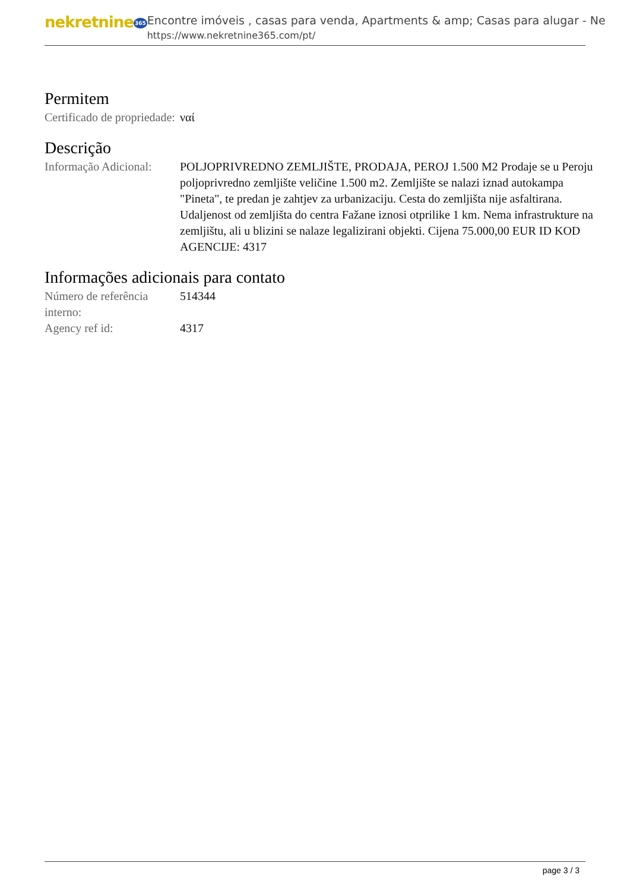nekretnine365
Encontre imóveis , casas para venda, Apartments & amp; Casas para alugar - Ne
https://www.nekretnine365.com/pt/
Permitem
Certificado de propriedade:
ναί
Descrição
Informação Adicional:
POLJOPRIVREDNO ZEMLJIŠTE, PRODAJA, PEROJ 1.500 M2 Prodaje se u Peroju poljoprivredno zemljište veličine 1.500 m2. Zemljište se nalazi iznad autokampa "Pineta", te predan je zahtjev za urbanizaciju. Cesta do zemljišta nije asfaltirana. Udaljenost od zemljišta do centra Fažane iznosi otprilike 1 km. Nema infrastrukture na zemljištu, ali u blizini se nalaze legalizirani objekti. Cijena 75.000,00 EUR ID KOD AGENCIJE: 4317
Informações adicionais para contato
Número de referência interno:
514344
Agency ref id: 4317
page 3 / 3